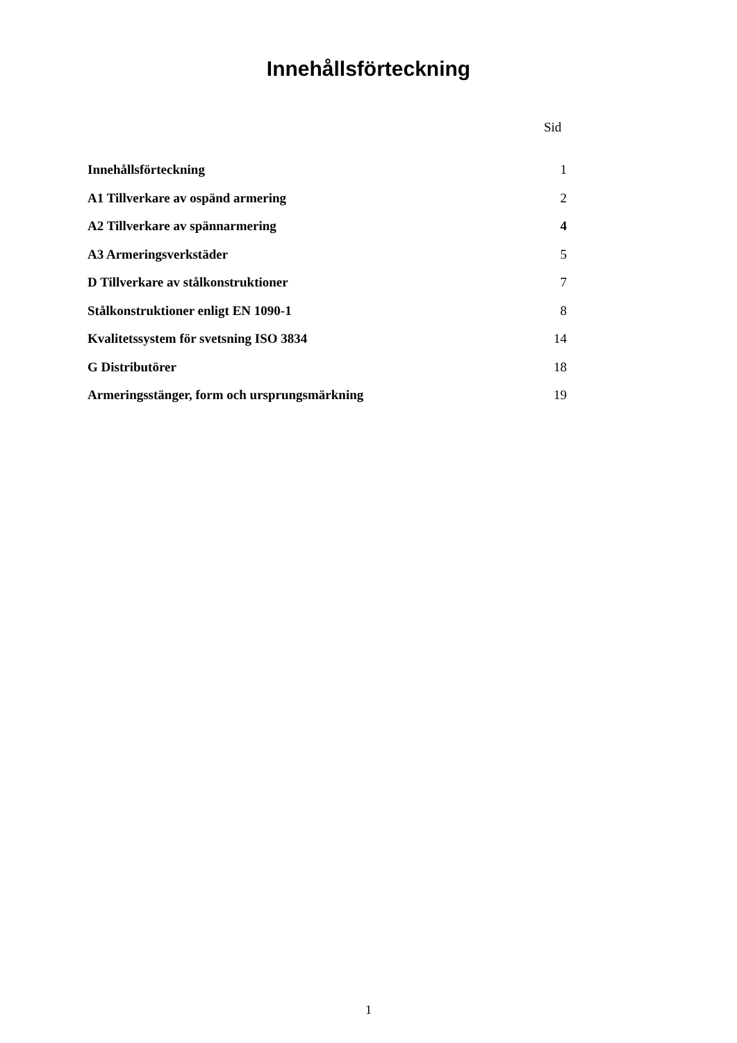Innehållsförteckning
Sid
| Innehållsförteckning | 1 |
| A1 Tillverkare av ospänd armering | 2 |
| A2 Tillverkare av spännarmering | 4 |
| A3 Armeringsverkstäder | 5 |
| D Tillverkare av stålkonstruktioner | 7 |
| Stålkonstruktioner enligt EN 1090-1 | 8 |
| Kvalitetssystem för svetsning ISO 3834 | 14 |
| G Distributörer | 18 |
| Armeringsstänger, form och ursprungsmärkning | 19 |
1